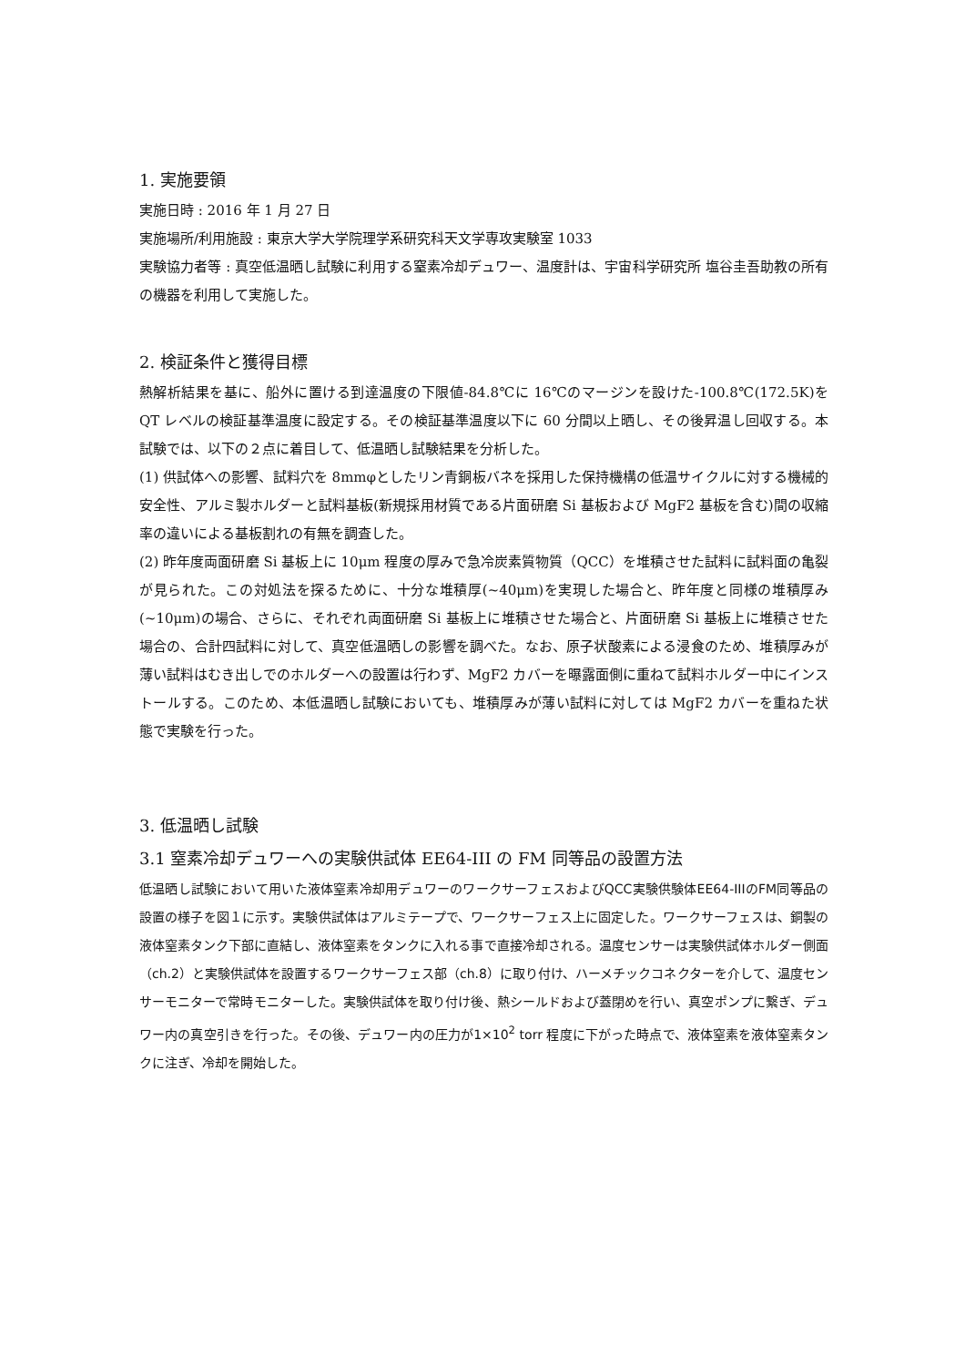1. 実施要領
実施日時 : 2016 年 1 月 27 日
実施場所/利用施設 : 東京大学大学院理学系研究科天文学専攻実験室 1033
実験協力者等 : 真空低温晒し試験に利用する窒素冷却デュワー、温度計は、宇宙科学研究所 塩谷圭吾助教の所有の機器を利用して実施した。
2. 検証条件と獲得目標
熱解析結果を基に、船外に置ける到達温度の下限値-84.8℃に 16℃のマージンを設けた-100.8℃(172.5K)を QT レベルの検証基準温度に設定する。その検証基準温度以下に 60 分間以上晒し、その後昇温し回収する。本試験では、以下の２点に着目して、低温晒し試験結果を分析した。
(1) 供試体への影響、試料穴を 8mmφとしたリン青銅板バネを採用した保持機構の低温サイクルに対する機械的安全性、アルミ製ホルダーと試料基板(新規採用材質である片面研磨 Si 基板および MgF2 基板を含む)間の収縮率の違いによる基板割れの有無を調査した。
(2) 昨年度両面研磨 Si 基板上に 10μm 程度の厚みで急冷炭素質物質（QCC）を堆積させた試料に試料面の亀裂が見られた。この対処法を探るために、十分な堆積厚(~40μm)を実現した場合と、昨年度と同様の堆積厚み(~10μm)の場合、さらに、それぞれ両面研磨 Si 基板上に堆積させた場合と、片面研磨 Si 基板上に堆積させた場合の、合計四試料に対して、真空低温晒しの影響を調べた。なお、原子状酸素による浸食のため、堆積厚みが薄い試料はむき出しでのホルダーへの設置は行わず、MgF2 カバーを曝露面側に重ねて試料ホルダー中にインストールする。このため、本低温晒し試験においても、堆積厚みが薄い試料に対しては MgF2 カバーを重ねた状態で実験を行った。
3. 低温晒し試験
3.1 窒素冷却デュワーへの実験供試体 EE64-III の FM 同等品の設置方法
低温晒し試験において用いた液体窒素冷却用デュワーのワークサーフェスおよびQCC実験供験体EE64-IIIのFM同等品の設置の様子を図１に示す。実験供試体はアルミテープで、ワークサーフェス上に固定した。ワークサーフェスは、銅製の液体窒素タンク下部に直結し、液体窒素をタンクに入れる事で直接冷却される。温度センサーは実験供試体ホルダー側面（ch.2）と実験供試体を設置するワークサーフェス部（ch.8）に取り付け、ハーメチックコネクターを介して、温度センサーモニターで常時モニターした。実験供試体を取り付け後、熱シールドおよび蓋閉めを行い、真空ポンプに繋ぎ、デュワー内の真空引きを行った。その後、デュワー内の圧力が1×10<sup>2</sup> torr 程度に下がった時点で、液体窒素を液体窒素タンクに注ぎ、冷却を開始した。